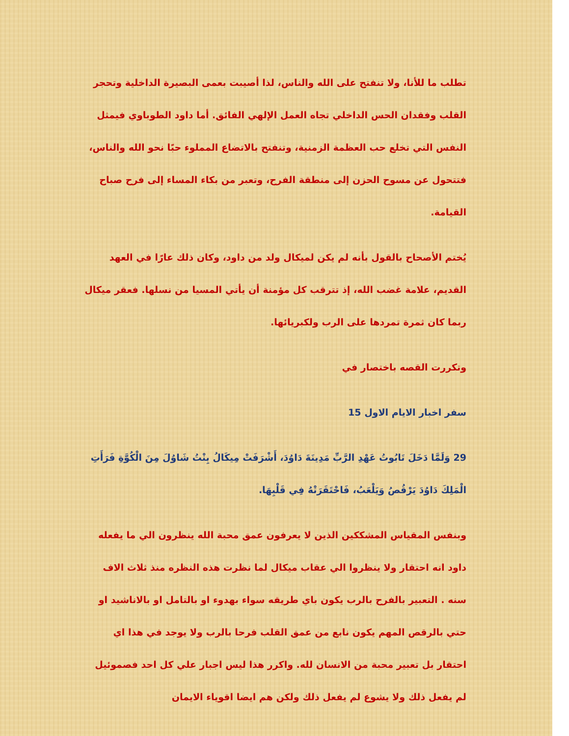تطلب ما للأنا، ولا تنفتح على الله والناس، لذا أصيبت بعمى البصيرة الداخلية وتحجر القلب وفقدان الحس الداخلي تجاه العمل الإلهي الفائق. أما داود الطوباوي فيمثل النفس التي تخلع حب العظمة الزمنية، وتنفتح بالاتضاع المملوء حبًا نحو الله والناس، فتتحول عن مسوح الحزن إلى منطقة الفرح، وتعبر من بكاء المساء إلى فرح صباح القيامة.
يُختم الأصحاح بالقول بأنه لم يكن لميكال ولد من داود، وكان ذلك عارًا في العهد القديم، علامة غضب الله، إذ تترقب كل مؤمنة أن يأتي المسيا من نسلها. فعقر ميكال ربما كان ثمرة تمردها على الرب ولكبريائها.
وتكررت القصه باختصار في
سفر اخبار الايام الاول 15
29 وَلَمَّا دَخَلَ تَابُوتُ عَهْدِ الرَّبِّ مَدِينَةَ دَاوُدَ، أَشْرَفَتْ مِيكَالُ بِنْتُ شَاوُلَ مِنَ الْكُوَّةِ فَرَأَتِ الْمَلِكَ دَاوُدَ يَرْقُصُ وَيَلْعَبُ، فَاحْتَقَرَتْهُ فِي قَلْبِهَا.
وبنفس المقياس المشككين الذين لا يعرفون عمق محبة الله ينظرون الي ما يفعله داود انه احتقار ولا ينظروا الي عقاب ميكال لما نظرت هذه النظره منذ ثلاث الاف سنه . التعبير بالفرح بالرب يكون باي طريقه سواء بهدوء او بالتامل او بالاناشيد او حتي بالرقص المهم يكون نابع من عمق القلب فرحا بالرب ولا يوجد في هذا اي احتقار بل تعبير محبة من الانسان لله. واكرر هذا ليس اجبار علي كل احد فصموئيل لم يفعل ذلك ولا يشوع لم يفعل ذلك ولكن هم ايضا اقوياء الايمان